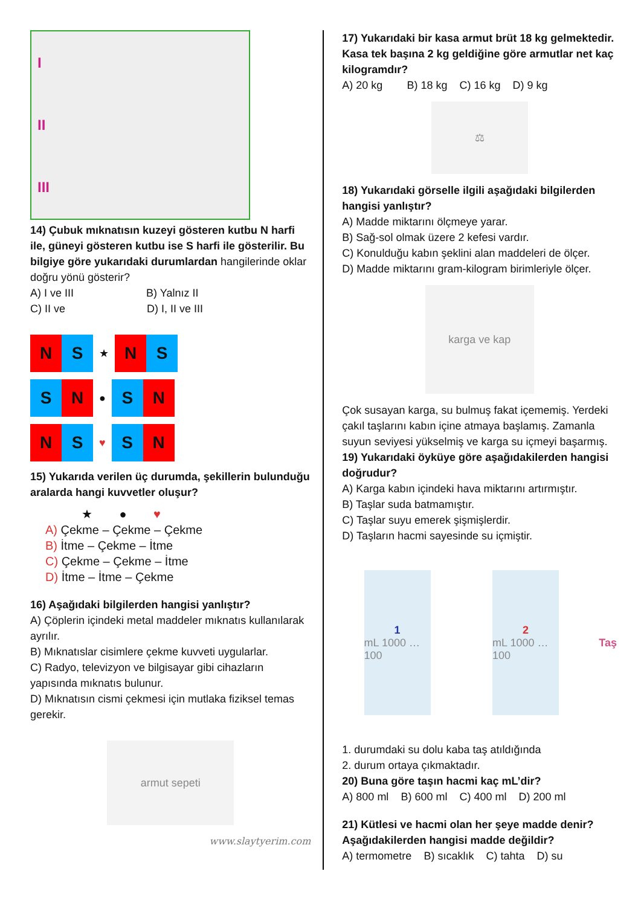I
II
III
14) Çubuk mıknatısın kuzeyi gösteren kutbu N harfi ile, güneyi gösteren kutbu ise S harfi ile gösterilir. Bu bilgiye göre yukarıdaki durumlardan hangilerinde oklar doğru yönü gösterir?
A) I ve III B) Yalnız II
C) II ve D) I, II ve III
N S
★
N S
S N
●
S N
N S
♥
S N
15) Yukarıda verilen üç durumda, şekillerin bulunduğu aralarda hangi kuvvetler oluşur?
★ ● ♥
A) Çekme – Çekme – Çekme
B) İtme – Çekme – İtme
C) Çekme – Çekme – İtme
D) İtme – İtme – Çekme
16) Aşağıdaki bilgilerden hangisi yanlıştır?
A) Çöplerin içindeki metal maddeler mıknatıs kullanılarak ayrılır.
B) Mıknatıslar cisimlere çekme kuvveti uygularlar.
C) Radyo, televizyon ve bilgisayar gibi cihazların yapısında mıknatıs bulunur.
D) Mıknatısın cismi çekmesi için mutlaka fiziksel temas gerekir.
armut sepeti
www.slaytyerim.com
17) Yukarıdaki bir kasa armut brüt 18 kg gelmektedir. Kasa tek başına 2 kg geldiğine göre armutlar net kaç kilogramdır?
A) 20 kg B) 18 kg C) 16 kg D) 9 kg
⚖
18) Yukarıdaki görselle ilgili aşağıdaki bilgilerden hangisi yanlıştır?
A) Madde miktarını ölçmeye yarar.
B) Sağ-sol olmak üzere 2 kefesi vardır.
C) Konulduğu kabın şeklini alan maddeleri de ölçer.
D) Madde miktarını gram-kilogram birimleriyle ölçer.
karga ve kap
Çok susayan karga, su bulmuş fakat içememiş. Yerdeki çakıl taşlarını kabın içine atmaya başlamış. Zamanla suyun seviyesi yükselmiş ve karga su içmeyi başarmış.
19) Yukarıdaki öyküye göre aşağıdakilerden hangisi doğrudur?
A) Karga kabın içindeki hava miktarını artırmıştır.
B) Taşlar suda batmamıştır.
C) Taşlar suyu emerek şişmişlerdir.
D) Taşların hacmi sayesinde su içmiştir.
1
mL 1000 … 100
2
mL 1000 … 100
Taş
1. durumdaki su dolu kaba taş atıldığında
2. durum ortaya çıkmaktadır.
20) Buna göre taşın hacmi kaç mL’dir?
A) 800 ml B) 600 ml C) 400 ml D) 200 ml
21) Kütlesi ve hacmi olan her şeye madde denir? Aşağıdakilerden hangisi madde değildir?
A) termometre B) sıcaklık C) tahta D) su